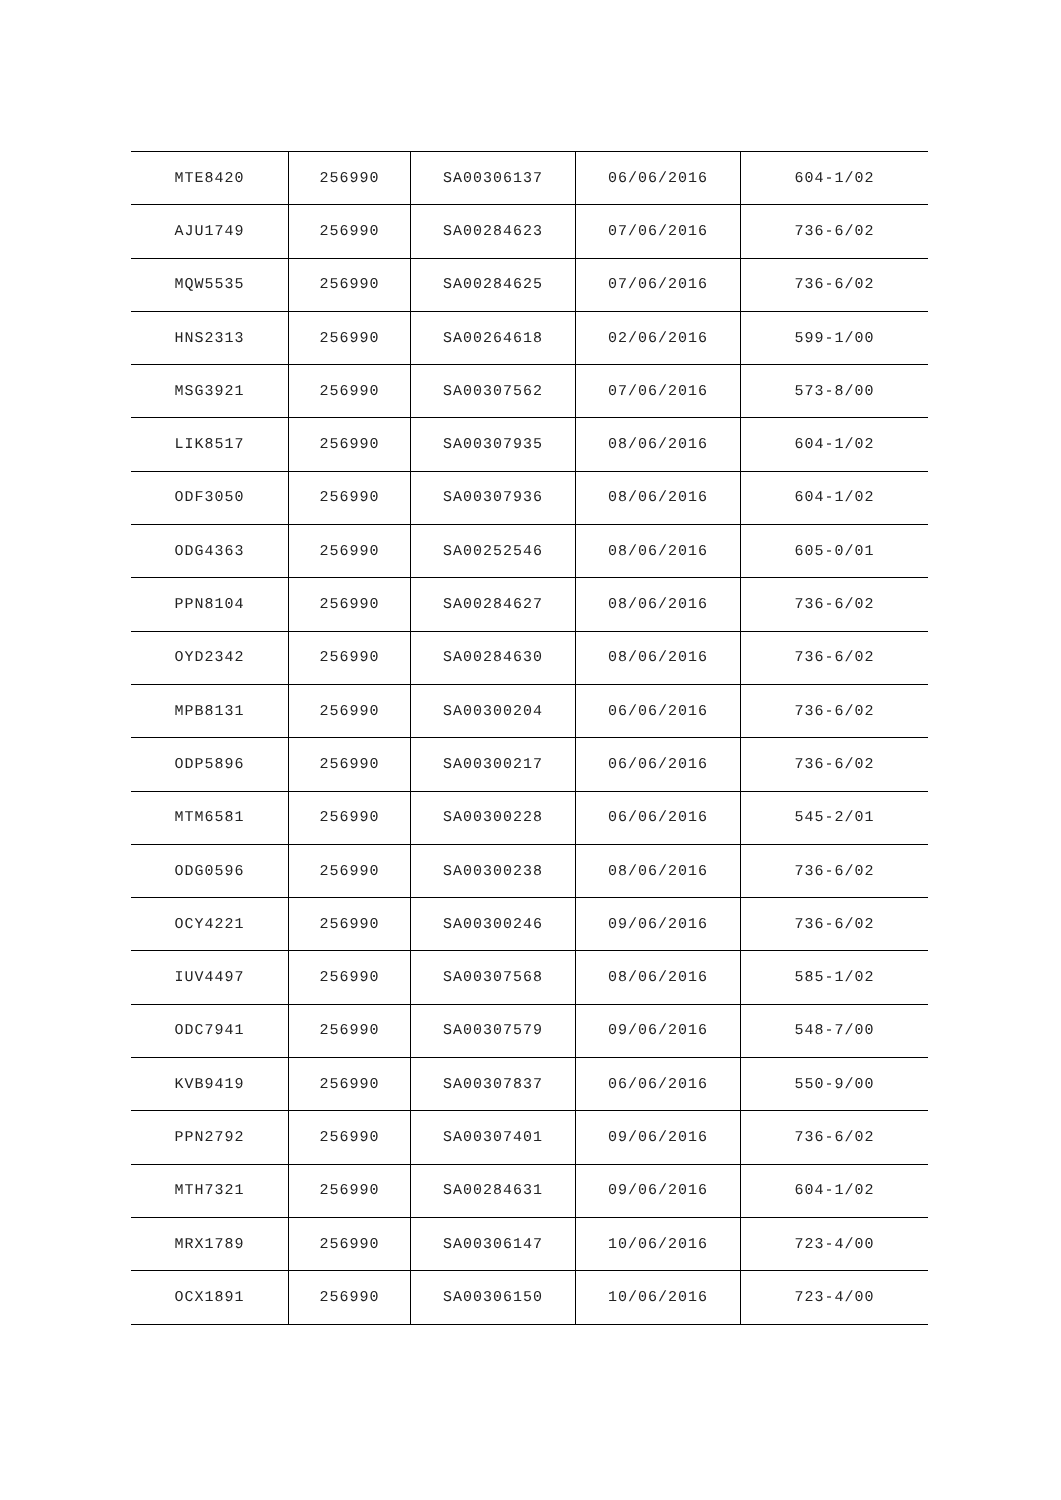| MTE8420 | 256990 | SA00306137 | 06/06/2016 | 604-1/02 |
| AJU1749 | 256990 | SA00284623 | 07/06/2016 | 736-6/02 |
| MQW5535 | 256990 | SA00284625 | 07/06/2016 | 736-6/02 |
| HNS2313 | 256990 | SA00264618 | 02/06/2016 | 599-1/00 |
| MSG3921 | 256990 | SA00307562 | 07/06/2016 | 573-8/00 |
| LIK8517 | 256990 | SA00307935 | 08/06/2016 | 604-1/02 |
| ODF3050 | 256990 | SA00307936 | 08/06/2016 | 604-1/02 |
| ODG4363 | 256990 | SA00252546 | 08/06/2016 | 605-0/01 |
| PPN8104 | 256990 | SA00284627 | 08/06/2016 | 736-6/02 |
| OYD2342 | 256990 | SA00284630 | 08/06/2016 | 736-6/02 |
| MPB8131 | 256990 | SA00300204 | 06/06/2016 | 736-6/02 |
| ODP5896 | 256990 | SA00300217 | 06/06/2016 | 736-6/02 |
| MTM6581 | 256990 | SA00300228 | 06/06/2016 | 545-2/01 |
| ODG0596 | 256990 | SA00300238 | 08/06/2016 | 736-6/02 |
| OCY4221 | 256990 | SA00300246 | 09/06/2016 | 736-6/02 |
| IUV4497 | 256990 | SA00307568 | 08/06/2016 | 585-1/02 |
| ODC7941 | 256990 | SA00307579 | 09/06/2016 | 548-7/00 |
| KVB9419 | 256990 | SA00307837 | 06/06/2016 | 550-9/00 |
| PPN2792 | 256990 | SA00307401 | 09/06/2016 | 736-6/02 |
| MTH7321 | 256990 | SA00284631 | 09/06/2016 | 604-1/02 |
| MRX1789 | 256990 | SA00306147 | 10/06/2016 | 723-4/00 |
| OCX1891 | 256990 | SA00306150 | 10/06/2016 | 723-4/00 |